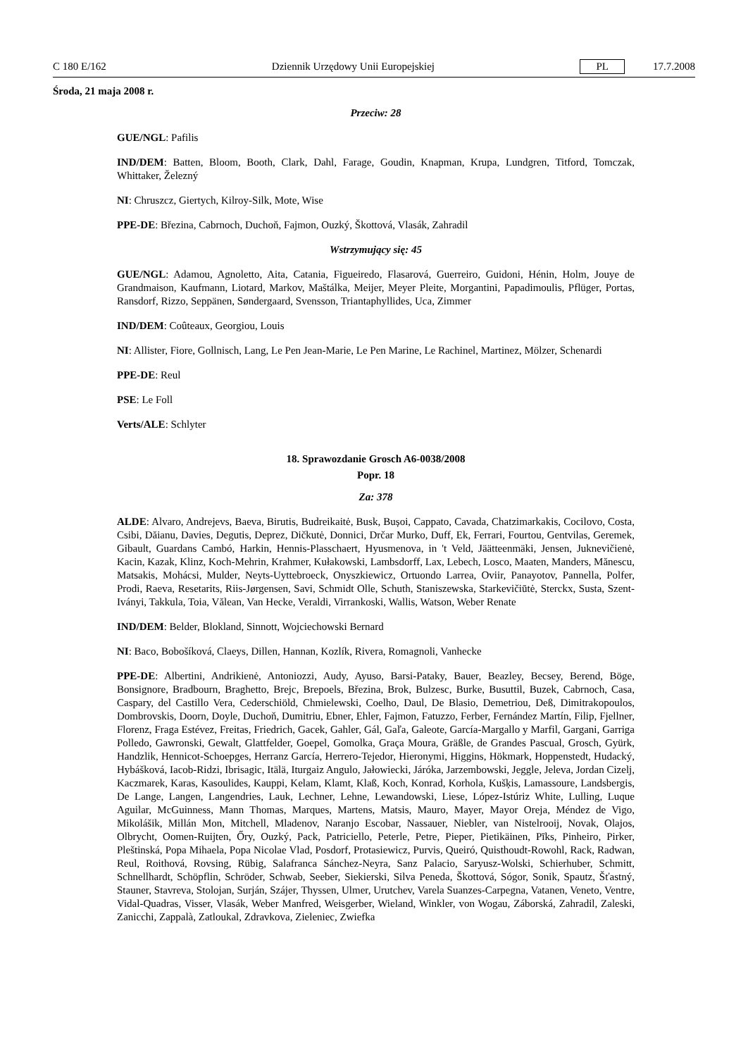C 180 E/162 Dziennik Urzędowy Unii Europejskiej PL 17.7.2008
Środa, 21 maja 2008 r.
Przeciw: 28
GUE/NGL: Pafilis
IND/DEM: Batten, Bloom, Booth, Clark, Dahl, Farage, Goudin, Knapman, Krupa, Lundgren, Titford, Tomczak, Whittaker, Železný
NI: Chruszcz, Giertych, Kilroy-Silk, Mote, Wise
PPE-DE: Březina, Cabrnoch, Duchoň, Fajmon, Ouzký, Škottová, Vlasák, Zahradil
Wstrzymujący się: 45
GUE/NGL: Adamou, Agnoletto, Aita, Catania, Figueiredo, Flasarová, Guerreiro, Guidoni, Hénin, Holm, Jouye de Grandmaison, Kaufmann, Liotard, Markov, Maštálka, Meijer, Meyer Pleite, Morgantini, Papadimoulis, Pflüger, Portas, Ransdorf, Rizzo, Seppänen, Søndergaard, Svensson, Triantaphyllides, Uca, Zimmer
IND/DEM: Coûteaux, Georgiou, Louis
NI: Allister, Fiore, Gollnisch, Lang, Le Pen Jean-Marie, Le Pen Marine, Le Rachinel, Martinez, Mölzer, Schenardi
PPE-DE: Reul
PSE: Le Foll
Verts/ALE: Schlyter
18. Sprawozdanie Grosch A6-0038/2008
Popr. 18
Za: 378
ALDE: Alvaro, Andrejevs, Baeva, Birutis, Budreikaitė, Busk, Bușoi, Cappato, Cavada, Chatzimarkakis, Cocilovo, Costa, Csibi, Dăianu, Davies, Degutis, Deprez, Dičkutė, Donnici, Drčar Murko, Duff, Ek, Ferrari, Fourtou, Gentvilas, Geremek, Gibault, Guardans Cambó, Harkin, Hennis-Plasschaert, Hyusmenova, in 't Veld, Jäätteenmäki, Jensen, Juknevičienė, Kacin, Kazak, Klinz, Koch-Mehrin, Krahmer, Kułakowski, Lambsdorff, Lax, Lebech, Losco, Maaten, Manders, Mănescu, Matsakis, Mohácsi, Mulder, Neyts-Uyttebroeck, Onyszkiewicz, Ortuondo Larrea, Oviir, Panayotov, Pannella, Polfer, Prodi, Raeva, Resetarits, Riis-Jørgensen, Savi, Schmidt Olle, Schuth, Staniszewska, Starkevičiūtė, Sterckx, Susta, Szent-Iványi, Takkula, Toia, Vălean, Van Hecke, Veraldi, Virrankoski, Wallis, Watson, Weber Renate
IND/DEM: Belder, Blokland, Sinnott, Wojciechowski Bernard
NI: Baco, Bobošíková, Claeys, Dillen, Hannan, Kozlík, Rivera, Romagnoli, Vanhecke
PPE-DE: Albertini, Andrikienė, Antoniozzi, Audy, Ayuso, Barsi-Pataky, Bauer, Beazley, Becsey, Berend, Böge, Bonsignore, Bradbourn, Braghetto, Brejc, Brepoels, Březina, Brok, Bulzesc, Burke, Busuttil, Buzek, Cabrnoch, Casa, Caspary, del Castillo Vera, Cederschiöld, Chmielewski, Coelho, Daul, De Blasio, Demetriou, Deß, Dimitrakopoulos, Dombrovskis, Doorn, Doyle, Duchoň, Dumitriu, Ebner, Ehler, Fajmon, Fatuzzo, Ferber, Fernández Martín, Filip, Fjellner, Florenz, Fraga Estévez, Freitas, Friedrich, Gacek, Gahler, Gál, Gaľa, Galeote, García-Margallo y Marfil, Gargani, Garriga Polledo, Gawronski, Gewalt, Glattfelder, Goepel, Gomolka, Graça Moura, Gräßle, de Grandes Pascual, Grosch, Gyürk, Handzlik, Hennicot-Schoepges, Herranz García, Herrero-Tejedor, Hieronymi, Higgins, Hökmark, Hoppenstedt, Hudacký, Hybášková, Iacob-Ridzi, Ibrisagic, Itälä, Iturgaiz Angulo, Jałowiecki, Járóka, Jarzembowski, Jeggle, Jeleva, Jordan Cizelj, Kaczmarek, Karas, Kasoulides, Kauppi, Kelam, Klamt, Klaß, Koch, Konrad, Korhola, Kušķis, Lamassoure, Landsbergis, De Lange, Langen, Langendries, Lauk, Lechner, Lehne, Lewandowski, Liese, López-Istúriz White, Lulling, Luque Aguilar, McGuinness, Mann Thomas, Marques, Martens, Matsis, Mauro, Mayer, Mayor Oreja, Méndez de Vigo, Mikolášik, Millán Mon, Mitchell, Mladenov, Naranjo Escobar, Nassauer, Niebler, van Nistelrooij, Novak, Olajos, Olbrycht, Oomen-Ruijten, Őry, Ouzký, Pack, Patriciello, Peterle, Petre, Pieper, Pietikäinen, Pīks, Pinheiro, Pirker, Pleštinská, Popa Mihaela, Popa Nicolae Vlad, Posdorf, Protasiewicz, Purvis, Queiró, Quisthoudt-Rowohl, Rack, Radwan, Reul, Roithová, Rovsing, Rübig, Salafranca Sánchez-Neyra, Sanz Palacio, Saryusz-Wolski, Schierhuber, Schmitt, Schnellhardt, Schöpflin, Schröder, Schwab, Seeber, Siekierski, Silva Peneda, Škottová, Sógor, Sonik, Spautz, Šťastný, Stauner, Stavreva, Stolojan, Surján, Szájer, Thyssen, Ulmer, Urutchev, Varela Suanzes-Carpegna, Vatanen, Veneto, Ventre, Vidal-Quadras, Visser, Vlasák, Weber Manfred, Weisgerber, Wieland, Winkler, von Wogau, Záborská, Zahradil, Zaleski, Zanicchi, Zappalà, Zatloukal, Zdravkova, Zieleniec, Zwiefka